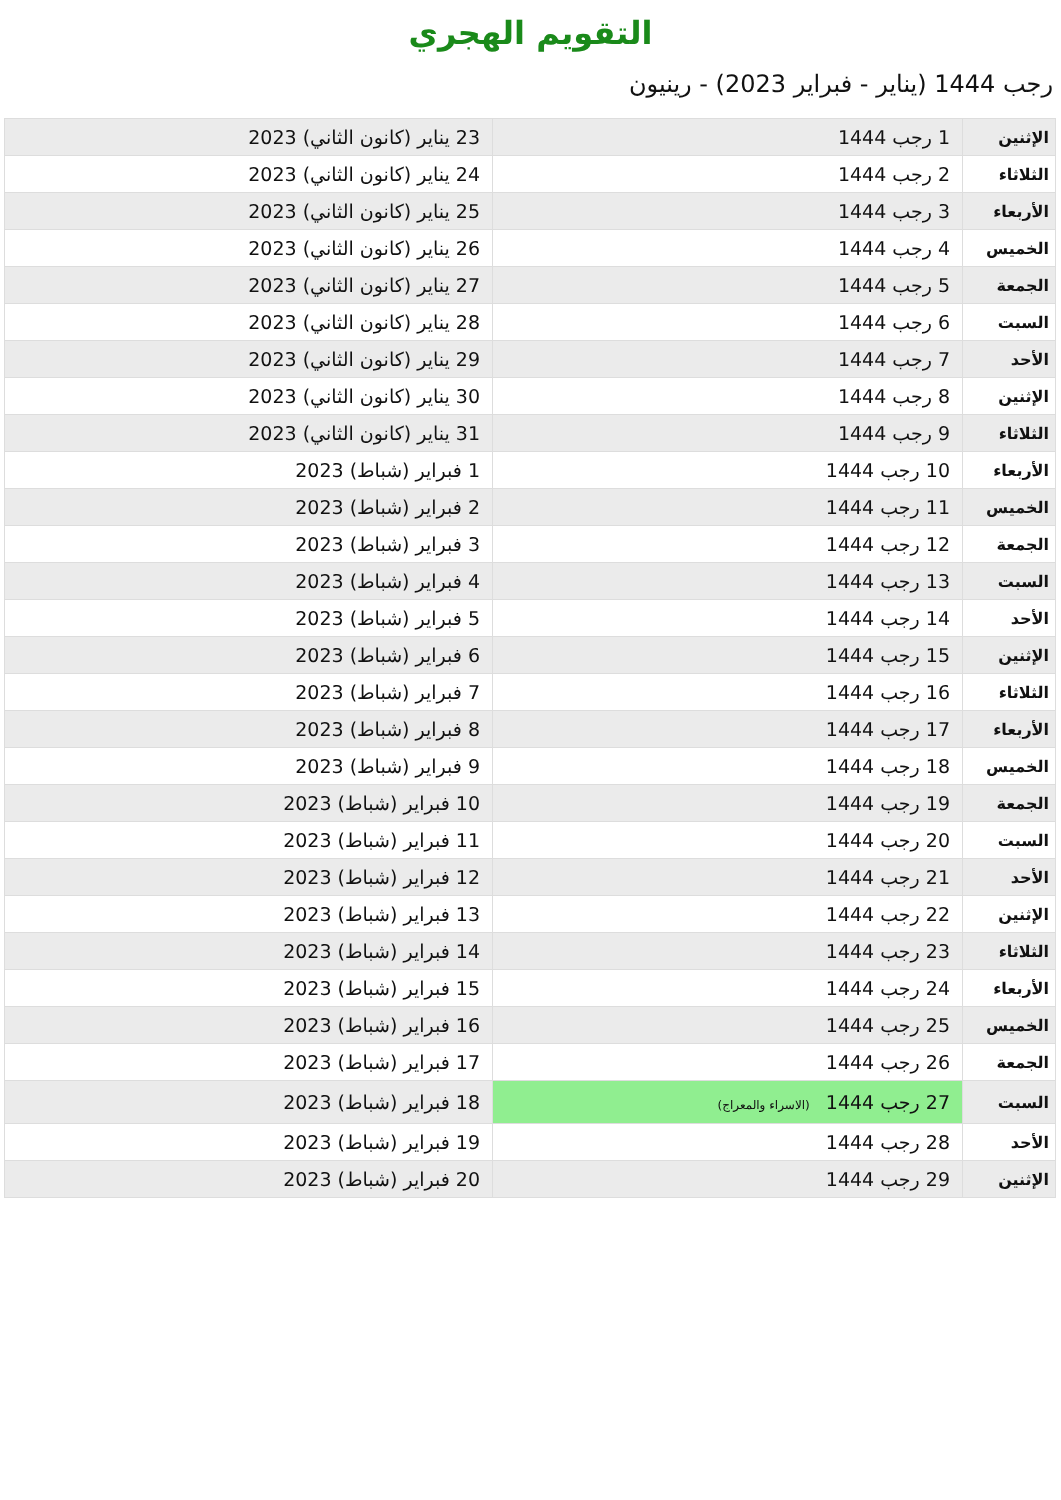التقويم الهجري
رجب 1444 (يناير - فبراير 2023) - رينيون
| الإثنين | 1 رجب 1444 | 23 يناير (كانون الثاني) 2023 |
| الثلاثاء | 2 رجب 1444 | 24 يناير (كانون الثاني) 2023 |
| الأربعاء | 3 رجب 1444 | 25 يناير (كانون الثاني) 2023 |
| الخميس | 4 رجب 1444 | 26 يناير (كانون الثاني) 2023 |
| الجمعة | 5 رجب 1444 | 27 يناير (كانون الثاني) 2023 |
| السبت | 6 رجب 1444 | 28 يناير (كانون الثاني) 2023 |
| الأحد | 7 رجب 1444 | 29 يناير (كانون الثاني) 2023 |
| الإثنين | 8 رجب 1444 | 30 يناير (كانون الثاني) 2023 |
| الثلاثاء | 9 رجب 1444 | 31 يناير (كانون الثاني) 2023 |
| الأربعاء | 10 رجب 1444 | 1 فبراير (شباط) 2023 |
| الخميس | 11 رجب 1444 | 2 فبراير (شباط) 2023 |
| الجمعة | 12 رجب 1444 | 3 فبراير (شباط) 2023 |
| السبت | 13 رجب 1444 | 4 فبراير (شباط) 2023 |
| الأحد | 14 رجب 1444 | 5 فبراير (شباط) 2023 |
| الإثنين | 15 رجب 1444 | 6 فبراير (شباط) 2023 |
| الثلاثاء | 16 رجب 1444 | 7 فبراير (شباط) 2023 |
| الأربعاء | 17 رجب 1444 | 8 فبراير (شباط) 2023 |
| الخميس | 18 رجب 1444 | 9 فبراير (شباط) 2023 |
| الجمعة | 19 رجب 1444 | 10 فبراير (شباط) 2023 |
| السبت | 20 رجب 1444 | 11 فبراير (شباط) 2023 |
| الأحد | 21 رجب 1444 | 12 فبراير (شباط) 2023 |
| الإثنين | 22 رجب 1444 | 13 فبراير (شباط) 2023 |
| الثلاثاء | 23 رجب 1444 | 14 فبراير (شباط) 2023 |
| الأربعاء | 24 رجب 1444 | 15 فبراير (شباط) 2023 |
| الخميس | 25 رجب 1444 | 16 فبراير (شباط) 2023 |
| الجمعة | 26 رجب 1444 | 17 فبراير (شباط) 2023 |
| السبت | 27 رجب 1444 (الاسراء والمعراج) | 18 فبراير (شباط) 2023 |
| الأحد | 28 رجب 1444 | 19 فبراير (شباط) 2023 |
| الإثنين | 29 رجب 1444 | 20 فبراير (شباط) 2023 |